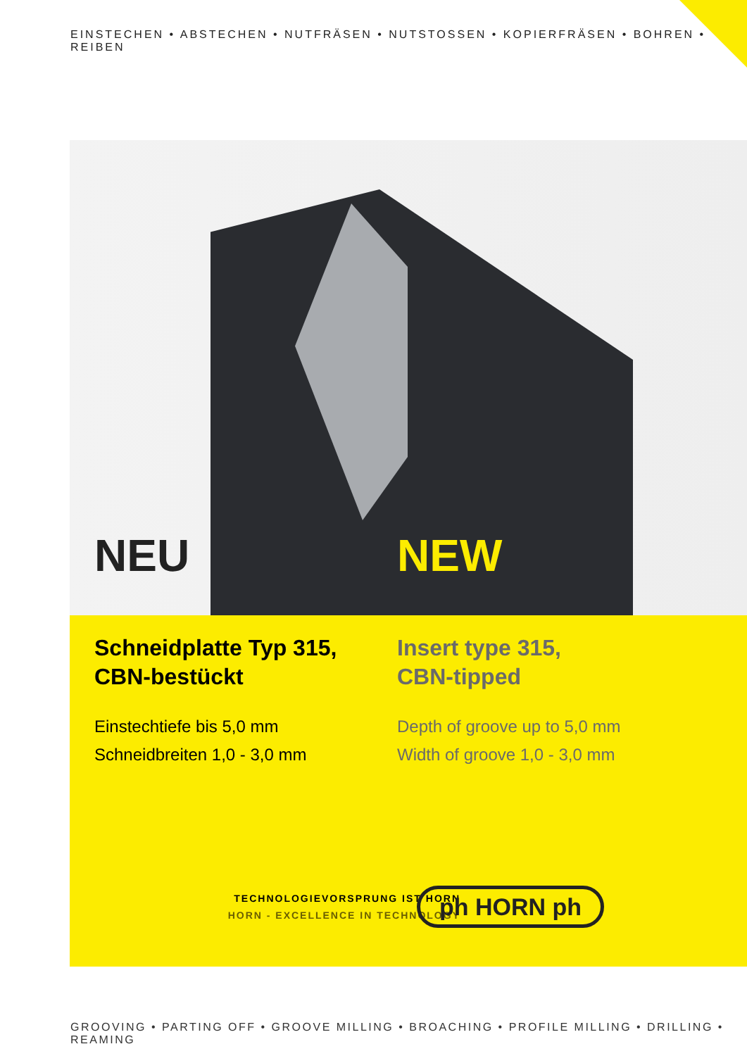EINSTECHEN • ABSTECHEN • NUTFRÄSEN • NUTSTOSSEN • KOPIERFRÄSEN • BOHREN • REIBEN
NEU NEW
Schneidplatte Typ 315,
CBN-bestückt
Einstechtiefe bis 5,0 mm
Schneidbreiten 1,0 - 3,0 mm
Insert type 315,
CBN-tipped
Depth of groove up to 5,0 mm
Width of groove 1,0 - 3,0 mm
TECHNOLOGIEVORSPRUNG IST HORN
HORN - EXCELLENCE IN TECHNOLOGY
ph HORN ph
GROOVING • PARTING OFF • GROOVE MILLING • BROACHING • PROFILE MILLING • DRILLING • REAMING